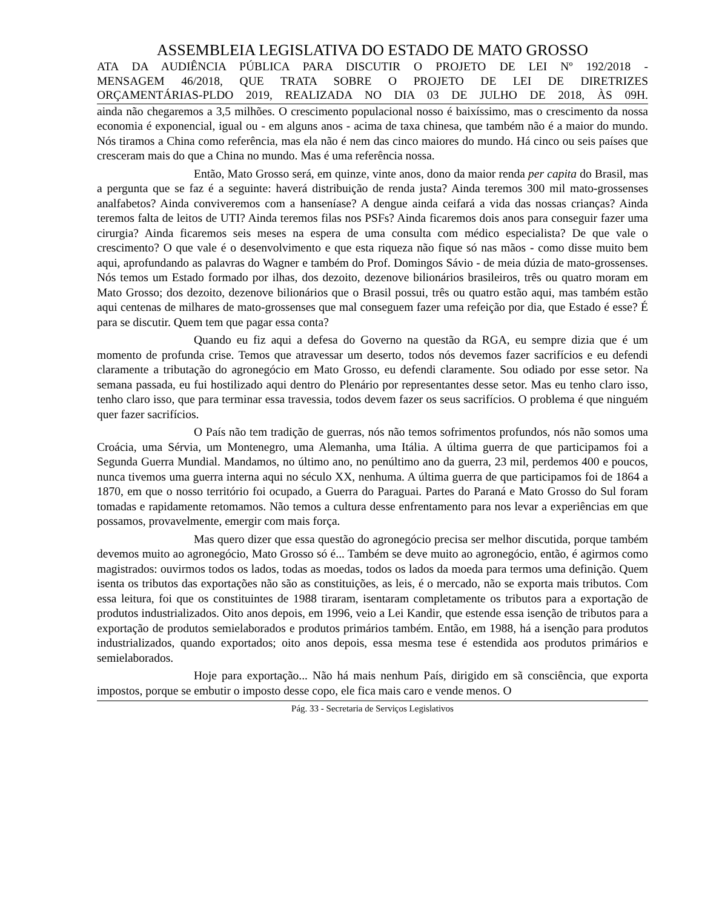ASSEMBLEIA LEGISLATIVA DO ESTADO DE MATO GROSSO
ATA DA AUDIÊNCIA PÚBLICA PARA DISCUTIR O PROJETO DE LEI Nº 192/2018 -
MENSAGEM 46/2018, QUE TRATA SOBRE O PROJETO DE LEI DE DIRETRIZES
ORÇAMENTÁRIAS-PLDO 2019, REALIZADA NO DIA 03 DE JULHO DE 2018, ÀS 09H.
ainda não chegaremos a 3,5 milhões. O crescimento populacional nosso é baixíssimo, mas o crescimento da nossa economia é exponencial, igual ou - em alguns anos - acima de taxa chinesa, que também não é a maior do mundo. Nós tiramos a China como referência, mas ela não é nem das cinco maiores do mundo. Há cinco ou seis países que cresceram mais do que a China no mundo. Mas é uma referência nossa.
Então, Mato Grosso será, em quinze, vinte anos, dono da maior renda per capita do Brasil, mas a pergunta que se faz é a seguinte: haverá distribuição de renda justa? Ainda teremos 300 mil mato-grossenses analfabetos? Ainda conviveremos com a hanseníase? A dengue ainda ceifará a vida das nossas crianças? Ainda teremos falta de leitos de UTI? Ainda teremos filas nos PSFs? Ainda ficaremos dois anos para conseguir fazer uma cirurgia? Ainda ficaremos seis meses na espera de uma consulta com médico especialista? De que vale o crescimento? O que vale é o desenvolvimento e que esta riqueza não fique só nas mãos - como disse muito bem aqui, aprofundando as palavras do Wagner e também do Prof. Domingos Sávio - de meia dúzia de mato-grossenses. Nós temos um Estado formado por ilhas, dos dezoito, dezenove bilionários brasileiros, três ou quatro moram em Mato Grosso; dos dezoito, dezenove bilionários que o Brasil possui, três ou quatro estão aqui, mas também estão aqui centenas de milhares de mato-grossenses que mal conseguem fazer uma refeição por dia, que Estado é esse? É para se discutir. Quem tem que pagar essa conta?
Quando eu fiz aqui a defesa do Governo na questão da RGA, eu sempre dizia que é um momento de profunda crise. Temos que atravessar um deserto, todos nós devemos fazer sacrifícios e eu defendi claramente a tributação do agronegócio em Mato Grosso, eu defendi claramente. Sou odiado por esse setor. Na semana passada, eu fui hostilizado aqui dentro do Plenário por representantes desse setor. Mas eu tenho claro isso, tenho claro isso, que para terminar essa travessia, todos devem fazer os seus sacrifícios. O problema é que ninguém quer fazer sacrifícios.
O País não tem tradição de guerras, nós não temos sofrimentos profundos, nós não somos uma Croácia, uma Sérvia, um Montenegro, uma Alemanha, uma Itália. A última guerra de que participamos foi a Segunda Guerra Mundial. Mandamos, no último ano, no penúltimo ano da guerra, 23 mil, perdemos 400 e poucos, nunca tivemos uma guerra interna aqui no século XX, nenhuma. A última guerra de que participamos foi de 1864 a 1870, em que o nosso território foi ocupado, a Guerra do Paraguai. Partes do Paraná e Mato Grosso do Sul foram tomadas e rapidamente retomamos. Não temos a cultura desse enfrentamento para nos levar a experiências em que possamos, provavelmente, emergir com mais força.
Mas quero dizer que essa questão do agronegócio precisa ser melhor discutida, porque também devemos muito ao agronegócio, Mato Grosso só é... Também se deve muito ao agronegócio, então, é agirmos como magistrados: ouvirmos todos os lados, todas as moedas, todos os lados da moeda para termos uma definição. Quem isenta os tributos das exportações não são as constituições, as leis, é o mercado, não se exporta mais tributos. Com essa leitura, foi que os constituintes de 1988 tiraram, isentaram completamente os tributos para a exportação de produtos industrializados. Oito anos depois, em 1996, veio a Lei Kandir, que estende essa isenção de tributos para a exportação de produtos semielaborados e produtos primários também. Então, em 1988, há a isenção para produtos industrializados, quando exportados; oito anos depois, essa mesma tese é estendida aos produtos primários e semielaborados.
Hoje para exportação... Não há mais nenhum País, dirigido em sã consciência, que exporta impostos, porque se embutir o imposto desse copo, ele fica mais caro e vende menos. O
Pág. 33 - Secretaria de Serviços Legislativos